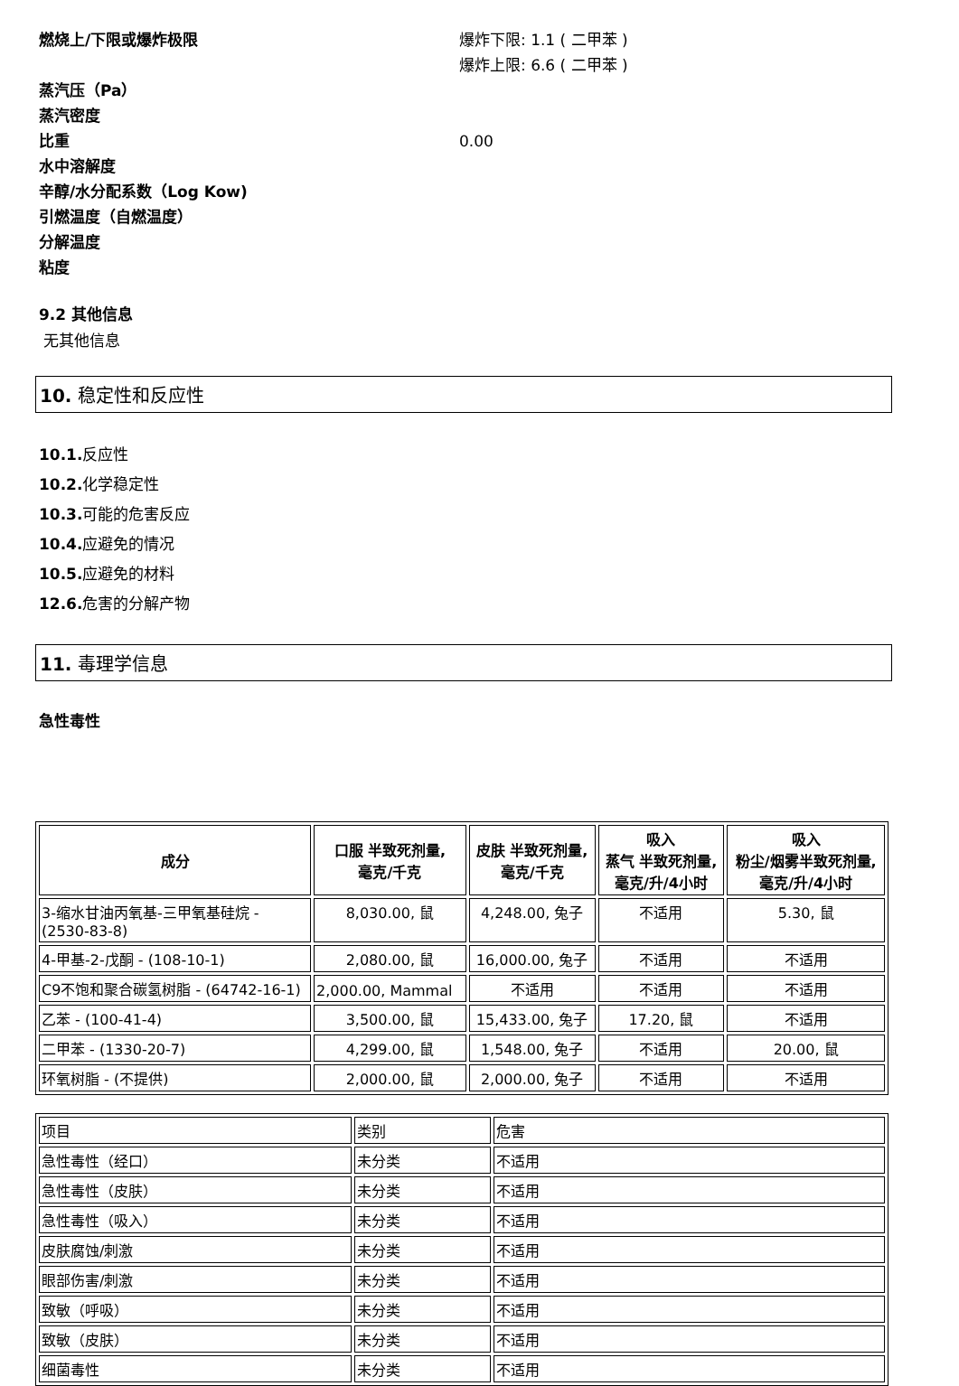燃烧上/下限或爆炸极限 爆炸下限: 1.1 ( 二甲苯 )
爆炸上限: 6.6 ( 二甲苯 )
蒸汽压（Pa）
蒸汽密度
比重 0.00
水中溶解度
辛醇/水分配系数（Log Kow)
引燃温度（自燃温度）
分解温度
粘度
9.2 其他信息
无其他信息
10. 稳定性和反应性
10.1. 反应性
10.2. 化学稳定性
10.3. 可能的危害反应
10.4. 应避免的情况
10.5. 应避免的材料
12.6. 危害的分解产物
11. 毒理学信息
急性毒性
| 成分 | 口服 半致死剂量, 毫克/千克 | 皮肤 半致死剂量, 毫克/千克 | 吸入 蒸气 半致死剂量, 毫克/升/4小时 | 吸入 粉尘/烟雾半致死剂量, 毫克/升/4小时 |
| --- | --- | --- | --- | --- |
| 3-缩水甘油丙氧基-三甲氧基硅烷 - (2530-83-8) | 8,030.00, 鼠 | 4,248.00, 兔子 | 不适用 | 5.30, 鼠 |
| 4-甲基-2-戊酮 - (108-10-1) | 2,080.00, 鼠 | 16,000.00, 兔子 | 不适用 | 不适用 |
| C9不饱和聚合碳氢树脂 - (64742-16-1) | 2,000.00, Mammal | 不适用 | 不适用 | 不适用 |
| 乙苯 - (100-41-4) | 3,500.00, 鼠 | 15,433.00, 兔子 | 17.20, 鼠 | 不适用 |
| 二甲苯 - (1330-20-7) | 4,299.00, 鼠 | 1,548.00, 兔子 | 不适用 | 20.00, 鼠 |
| 环氧树脂 - (不提供) | 2,000.00, 鼠 | 2,000.00, 兔子 | 不适用 | 不适用 |
| 项目 | 类别 | 危害 |
| 急性毒性（经口） | 未分类 | 不适用 |
| 急性毒性（皮肤） | 未分类 | 不适用 |
| 急性毒性（吸入） | 未分类 | 不适用 |
| 皮肤腐蚀/刺激 | 未分类 | 不适用 |
| 眼部伤害/刺激 | 未分类 | 不适用 |
| 致敏（呼吸） | 未分类 | 不适用 |
| 致敏（皮肤） | 未分类 | 不适用 |
| 细菌毒性 | 未分类 | 不适用 |